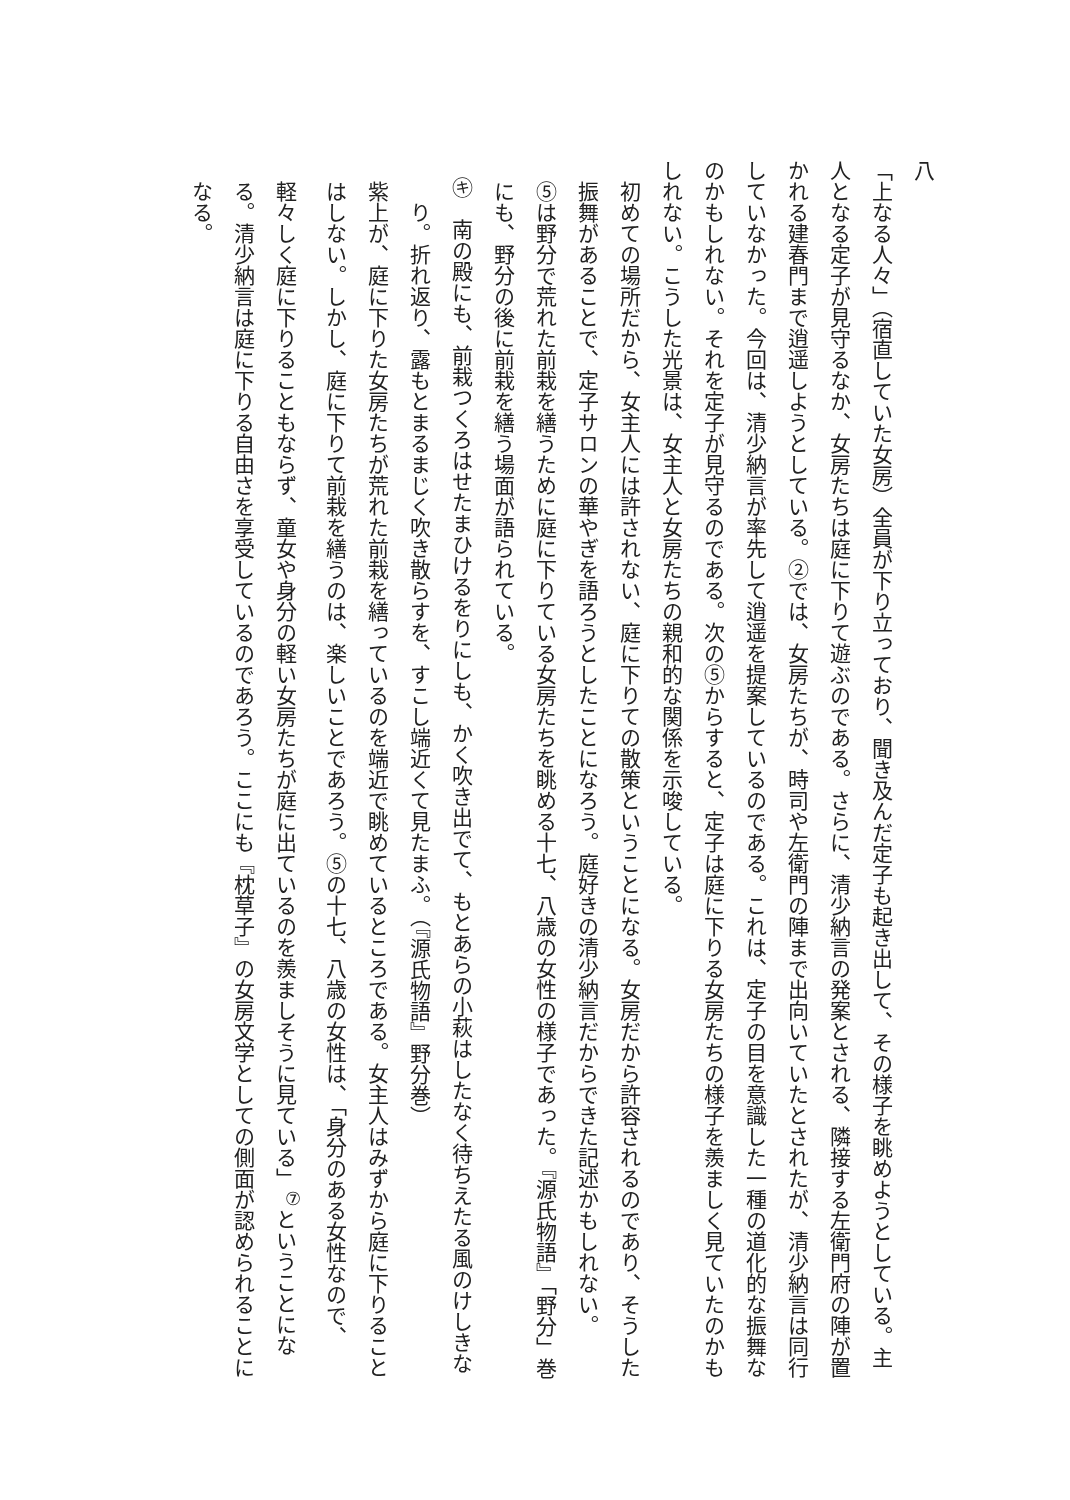八
「上なる人々」（宿直していた女房）全員が下り立っており、聞き及んだ定子も起き出して、その様子を眺めようとしている。主人となる定子が見守るなか、女房たちは庭に下りて遊ぶのである。さらに、清少納言の発案とされる、隣接する左衛門府の陣が置かれる建春門まで逍遥しようとしている。②では、女房たちが、時司や左衛門の陣まで出向いていたとされたが、清少納言は同行していなかった。今回は、清少納言が率先して逍遥を提案しているのである。これは、定子の目を意識した一種の道化的な振舞なのかもしれない。それを定子が見守るのである。次の⑤からすると、定子は庭に下りる女房たちの様子を羨ましく見ていたのかもしれない。こうした光景は、女主人と女房たちの親和的な関係を示唆している。
初めての場所だから、女主人には許されない、庭に下りての散策ということになる。女房だから許容されるのであり、そうした振舞があることで、定子サロンの華やぎを語ろうとしたことになろう。庭好きの清少納言だからできた記述かもしれない。
⑤は野分で荒れた前栽を繕うために庭に下りている女房たちを眺める十七、八歳の女性の様子であった。『源氏物語』「野分」巻にも、野分の後に前栽を繕う場面が語られている。
㋖　南の殿にも、前栽つくろはせたまひけるをりにしも、かく吹き出でて、もとあらの小萩はしたなく待ちえたる風のけしきなり。折れ返り、露もとまるまじく吹き散らすを、すこし端近くて見たまふ。（『源氏物語』野分巻）
紫上が、庭に下りた女房たちが荒れた前栽を繕っているのを端近で眺めているところである。女主人はみずから庭に下りることはしない。しかし、庭に下りて前栽を繕うのは、楽しいことであろう。⑤の十七、八歳の女性は、「身分のある女性なので、軽々しく庭に下りることもならず、童女や身分の軽い女房たちが庭に出ているのを羨ましそうに見ている」<sup>⑦</sup>ということになる。清少納言は庭に下りる自由さを享受しているのであろう。ここにも『枕草子』の女房文学としての側面が認められることになる。